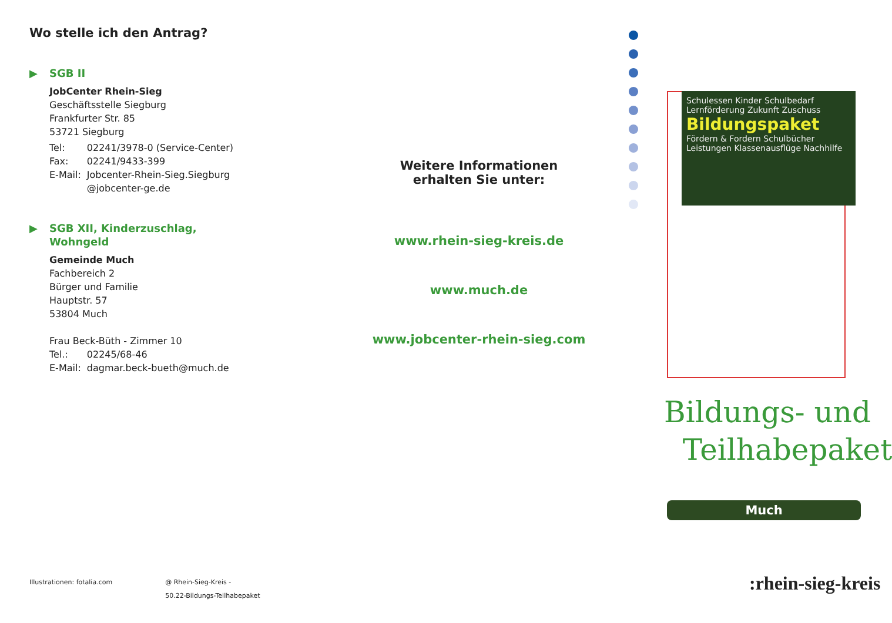Wo stelle ich den Antrag?
▶ SGB II
JobCenter Rhein-Sieg
Geschäftsstelle Siegburg
Frankfurter Str. 85
53721 Siegburg
| Tel: | 02241/3978-0 (Service-Center) |
| Fax: | 02241/9433-399 |
| E-Mail: | Jobcenter-Rhein-Sieg.Siegburg @jobcenter-ge.de |
▶ SGB XII, Kinderzuschlag,
Wohngeld
Gemeinde Much
Fachbereich 2
Bürger und Familie
Hauptstr. 57
53804 Much
Frau Beck-Büth - Zimmer 10
| Tel.: | 02245/68-46 |
| E-Mail: | dagmar.beck-bueth@much.de |
Illustrationen: fotalia.com @ Rhein-Sieg-Kreis -
50.22-Bildungs-Teilhabepaket
Weitere Informationen
erhalten Sie unter:
www.rhein-sieg-kreis.de
www.much.de
www.jobcenter-rhein-sieg.com
Schulessen Kinder Schulbedarf Lernförderung Zukunft Zuschuss Bildungspaket Fördern & Fordern Schulbücher Leistungen Klassenausflüge Nachhilfe
Bildungs- und
Teilhabepaket
Much
:rhein-sieg-kreis